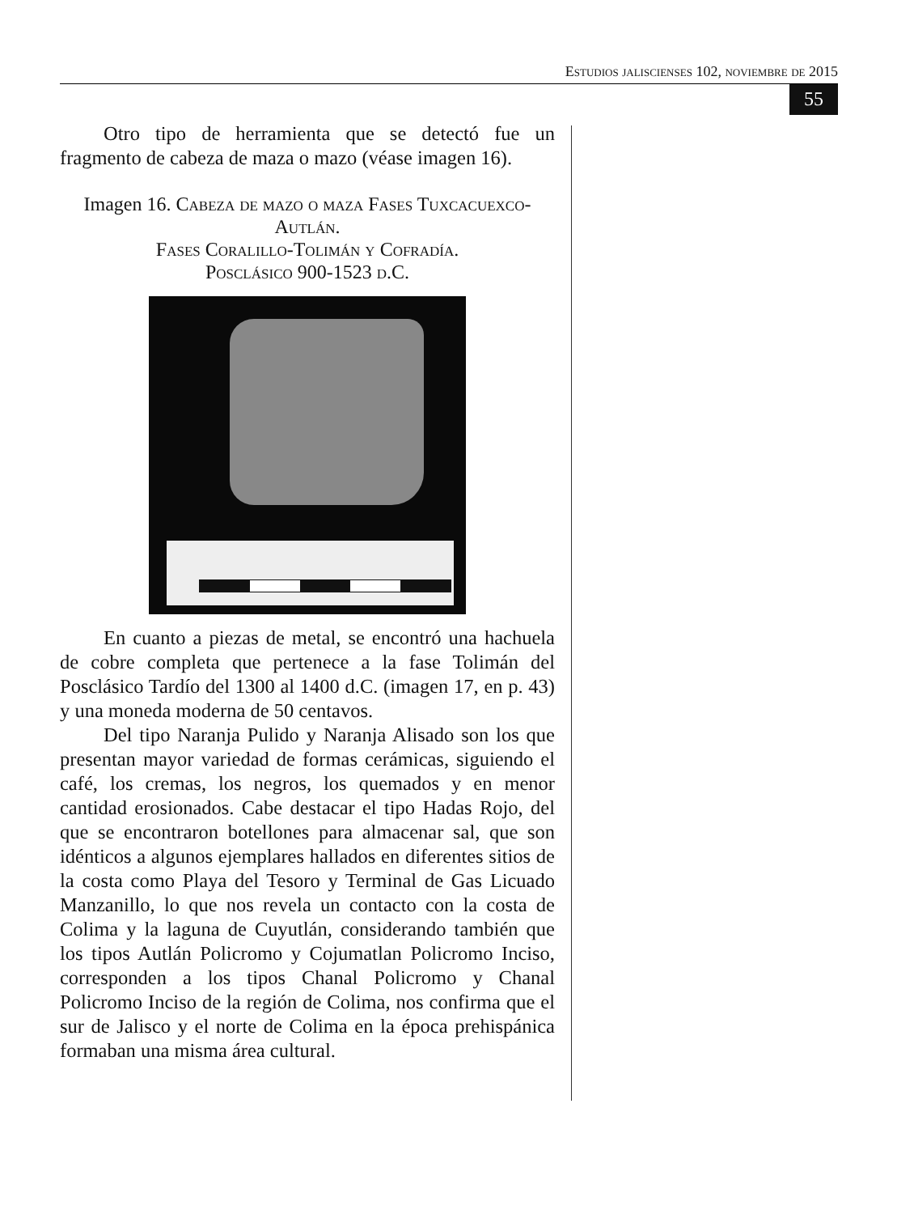Estudios jaliscienses 102, noviembre de 2015
55
Otro tipo de herramienta que se detectó fue un fragmento de cabeza de maza o mazo (véase imagen 16).
Imagen 16. Cabeza de mazo o maza Fases Tuxcacuexco-Autlán.
Fases Coralillo-Tolimán y Cofradía.
Posclásico 900-1523 d.C.
En cuanto a piezas de metal, se encontró una hachuela de cobre completa que pertenece a la fase Tolimán del Posclásico Tardío del 1300 al 1400 d.C. (imagen 17, en p. 43) y una moneda moderna de 50 centavos.
Del tipo Naranja Pulido y Naranja Alisado son los que presentan mayor variedad de formas cerámicas, siguiendo el café, los cremas, los negros, los quemados y en menor cantidad erosionados. Cabe destacar el tipo Hadas Rojo, del que se encontraron botellones para almacenar sal, que son idénticos a algunos ejemplares hallados en diferentes sitios de la costa como Playa del Tesoro y Terminal de Gas Licuado Manzanillo, lo que nos revela un contacto con la costa de Colima y la laguna de Cuyutlán, considerando también que los tipos Autlán Policromo y Cojumatlan Policromo Inciso, corresponden a los tipos Chanal Policromo y Chanal Policromo Inciso de la región de Colima, nos confirma que el sur de Jalisco y el norte de Colima en la época prehispánica formaban una misma área cultural.